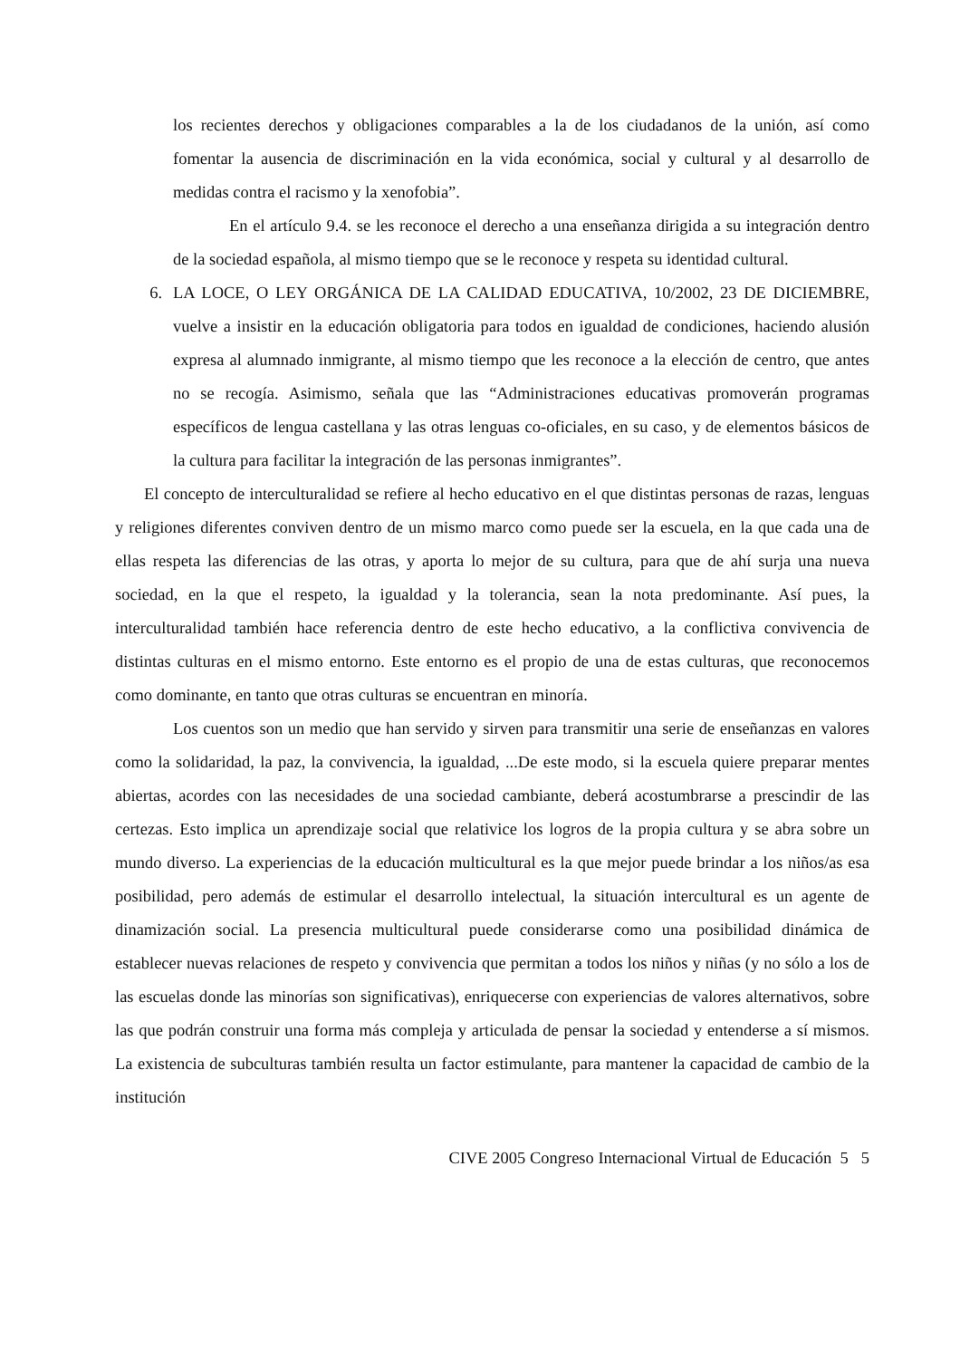los recientes derechos y obligaciones comparables a la de los ciudadanos de la unión, así como fomentar la ausencia de discriminación en la vida económica, social y cultural y al desarrollo de medidas contra el racismo y la xenofobia”.
En el artículo 9.4. se les reconoce el derecho a una enseñanza dirigida a su integración dentro de la sociedad española, al mismo tiempo que se le reconoce y respeta su identidad cultural.
6. LA LOCE, O LEY ORGÁNICA DE LA CALIDAD EDUCATIVA, 10/2002, 23 DE DICIEMBRE, vuelve a insistir en la educación obligatoria para todos en igualdad de condiciones, haciendo alusión expresa al alumnado inmigrante, al mismo tiempo que les reconoce a la elección de centro, que antes no se recogía. Asimismo, señala que las “Administraciones educativas promoverán programas específicos de lengua castellana y las otras lenguas co-oficiales, en su caso, y de elementos básicos de la cultura para facilitar la integración de las personas inmigrantes”.
El concepto de interculturalidad se refiere al hecho educativo en el que distintas personas de razas, lenguas y religiones diferentes conviven dentro de un mismo marco como puede ser la escuela, en la que cada una de ellas respeta las diferencias de las otras, y aporta lo mejor de su cultura, para que de ahí surja una nueva sociedad, en la que el respeto, la igualdad y la tolerancia, sean la nota predominante. Así pues, la interculturalidad también hace referencia dentro de este hecho educativo, a la conflictiva convivencia de distintas culturas en el mismo entorno. Este entorno es el propio de una de estas culturas, que reconocemos como dominante, en tanto que otras culturas se encuentran en minoría.
Los cuentos son un medio que han servido y sirven para transmitir una serie de enseñanzas en valores como la solidaridad, la paz, la convivencia, la igualdad, ...De este modo, si la escuela quiere preparar mentes abiertas, acordes con las necesidades de una sociedad cambiante, deberá acostumbrarse a prescindir de las certezas. Esto implica un aprendizaje social que relativice los logros de la propia cultura y se abra sobre un mundo diverso. La experiencias de la educación multicultural es la que mejor puede brindar a los niños/as esa posibilidad, pero además de estimular el desarrollo intelectual, la situación intercultural es un agente de dinamización social. La presencia multicultural puede considerarse como una posibilidad dinámica de establecer nuevas relaciones de respeto y convivencia que permitan a todos los niños y niñas (y no sólo a los de las escuelas donde las minorías son significativas), enriquecerse con experiencias de valores alternativos, sobre las que podrán construir una forma más compleja y articulada de pensar la sociedad y entenderse a sí mismos. La existencia de subculturas también resulta un factor estimulante, para mantener la capacidad de cambio de la institución
CIVE 2005 Congreso Internacional Virtual de Educación 5 5